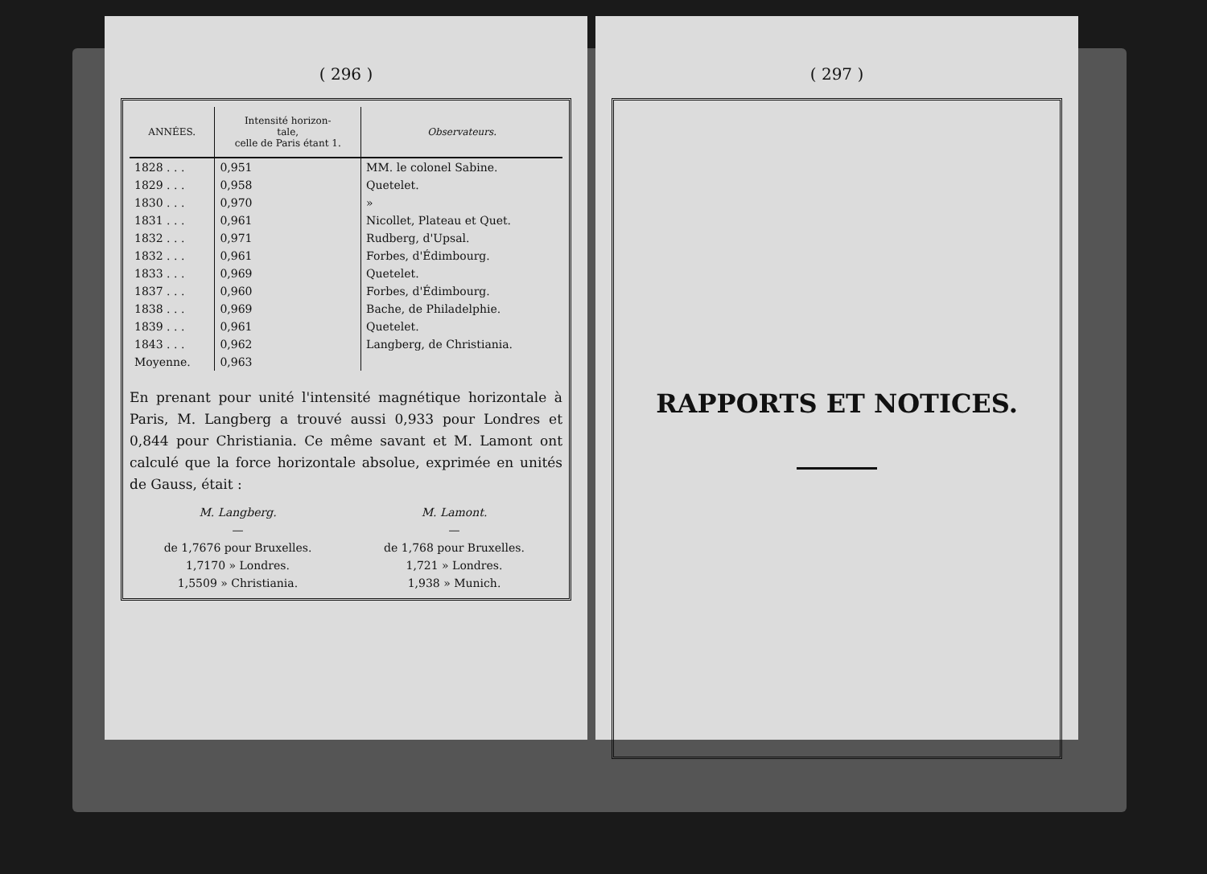( 296 )
| ANNÉES. | Intensité horizon- tale, celle de Paris étant 1. | Observateurs. |
| --- | --- | --- |
| 1828 . . . | 0,951 | MM. le colonel Sabine. |
| 1829 . . . | 0,958 | Quetelet. |
| 1830 . . . | 0,970 | » |
| 1831 . . . | 0,961 | Nicollet, Plateau et Quet. |
| 1832 . . . | 0,971 | Rudberg, d'Upsal. |
| 1832 . . . | 0,961 | Forbes, d'Édimbourg. |
| 1833 . . . | 0,969 | Quetelet. |
| 1837 . . . | 0,960 | Forbes, d'Édimbourg. |
| 1838 . . . | 0,969 | Bache, de Philadelphie. |
| 1839 . . . | 0,961 | Quetelet. |
| 1843 . . . | 0,962 | Langberg, de Christiania. |
| Moyenne. | 0,963 | |
En prenant pour unité l'intensité magnétique horizontale à Paris, M. Langberg a trouvé aussi 0,933 pour Londres et 0,844 pour Christiania. Ce même savant et M. Lamont ont calculé que la force horizontale absolue, exprimée en unités de Gauss, était :
M. Langberg.
—
de 1,7676 pour Bruxelles.
1,7170 » Londres.
1,5509 » Christiania.
M. Lamont.
—
de 1,768 pour Bruxelles.
1,721 » Londres.
1,938 » Munich.
( 297 )
RAPPORTS ET NOTICES.